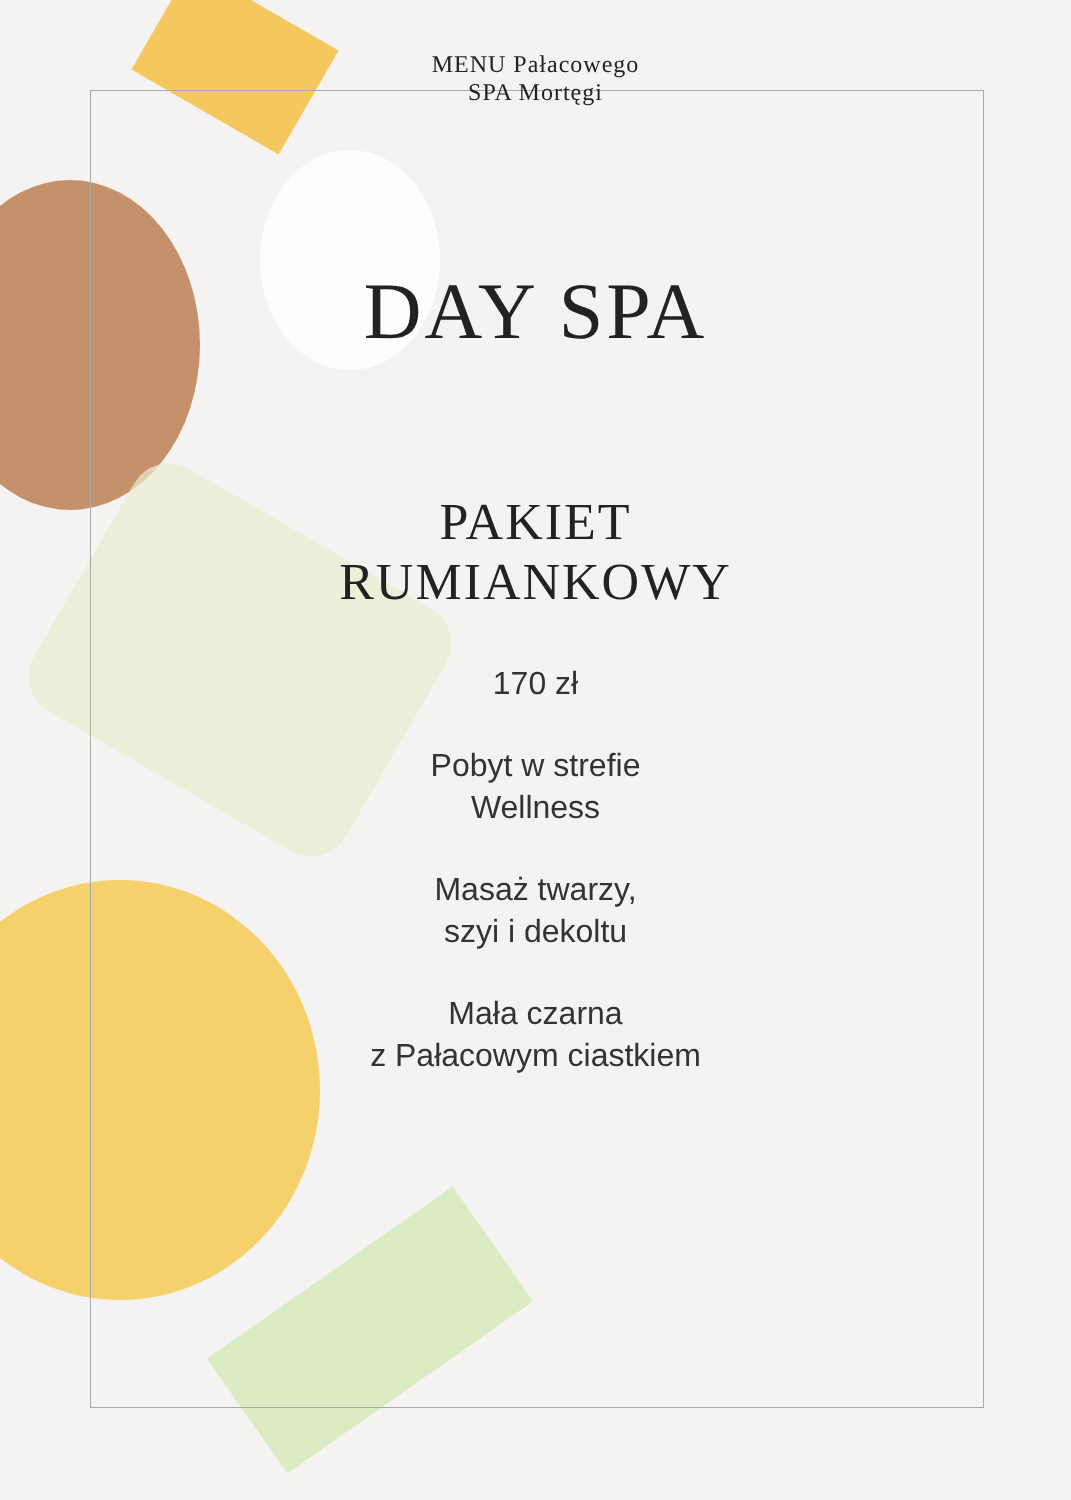MENU Pałacowego
SPA Mortęgi
DAY SPA
PAKIET
RUMIANKOWY
170 zł
Pobyt w strefie
Wellness
Masaż twarzy,
szyi i dekoltu
Mała czarna
z Pałacowym ciastkiem